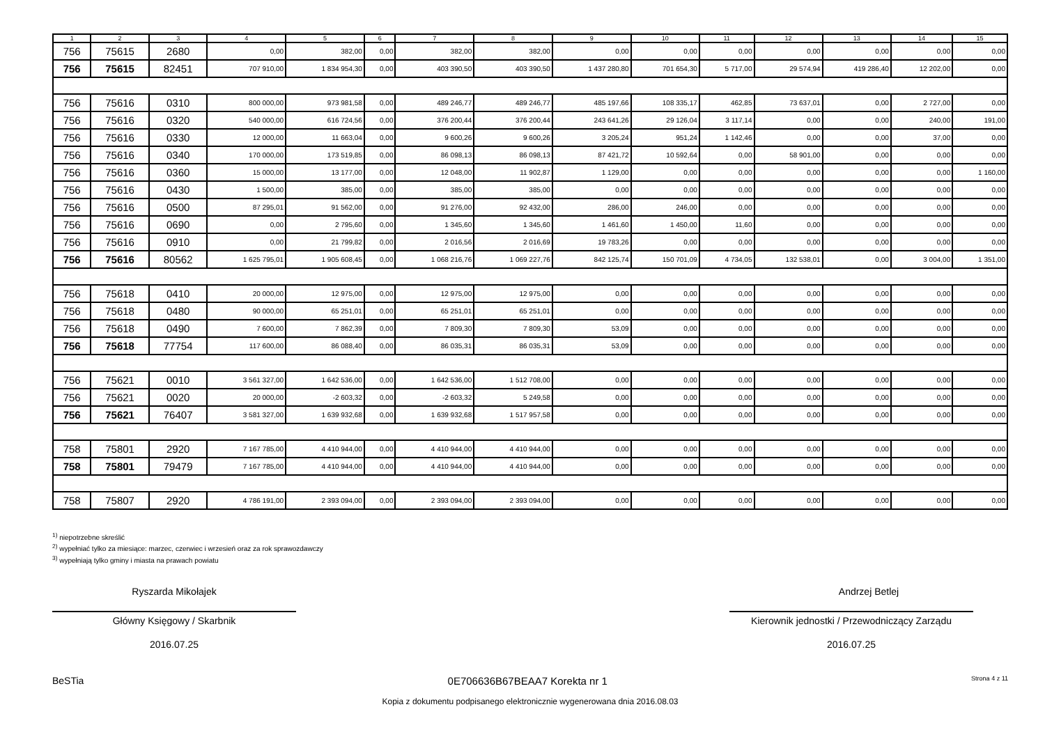| 1 | 2 | 3 | 4 | 5 | 6 | 7 | 8 | 9 | 10 | 11 | 12 | 13 | 14 | 15 |
| --- | --- | --- | --- | --- | --- | --- | --- | --- | --- | --- | --- | --- | --- | --- |
| 756 | 75615 | 2680 | 0,00 | 382,00 | 0,00 | 382,00 | 382,00 | 0,00 | 0,00 | 0,00 | 0,00 | 0,00 | 0,00 | 0,00 |
| 756 | 75615 | 82451 | 707 910,00 | 1 834 954,30 | 0,00 | 403 390,50 | 403 390,50 | 1 437 280,80 | 701 654,30 | 5 717,00 | 29 574,94 | 419 286,40 | 12 202,00 | 0,00 |
| 756 | 75616 | 0310 | 800 000,00 | 973 981,58 | 0,00 | 489 246,77 | 489 246,77 | 485 197,66 | 108 335,17 | 462,85 | 73 637,01 | 0,00 | 2 727,00 | 0,00 |
| 756 | 75616 | 0320 | 540 000,00 | 616 724,56 | 0,00 | 376 200,44 | 376 200,44 | 243 641,26 | 29 126,04 | 3 117,14 | 0,00 | 0,00 | 240,00 | 191,00 |
| 756 | 75616 | 0330 | 12 000,00 | 11 663,04 | 0,00 | 9 600,26 | 9 600,26 | 3 205,24 | 951,24 | 1 142,46 | 0,00 | 0,00 | 37,00 | 0,00 |
| 756 | 75616 | 0340 | 170 000,00 | 173 519,85 | 0,00 | 86 098,13 | 86 098,13 | 87 421,72 | 10 592,64 | 0,00 | 58 901,00 | 0,00 | 0,00 | 0,00 |
| 756 | 75616 | 0360 | 15 000,00 | 13 177,00 | 0,00 | 12 048,00 | 11 902,87 | 1 129,00 | 0,00 | 0,00 | 0,00 | 0,00 | 0,00 | 1 160,00 |
| 756 | 75616 | 0430 | 1 500,00 | 385,00 | 0,00 | 385,00 | 385,00 | 0,00 | 0,00 | 0,00 | 0,00 | 0,00 | 0,00 | 0,00 |
| 756 | 75616 | 0500 | 87 295,01 | 91 562,00 | 0,00 | 91 276,00 | 92 432,00 | 286,00 | 246,00 | 0,00 | 0,00 | 0,00 | 0,00 | 0,00 |
| 756 | 75616 | 0690 | 0,00 | 2 795,60 | 0,00 | 1 345,60 | 1 345,60 | 1 461,60 | 1 450,00 | 11,60 | 0,00 | 0,00 | 0,00 | 0,00 |
| 756 | 75616 | 0910 | 0,00 | 21 799,82 | 0,00 | 2 016,56 | 2 016,69 | 19 783,26 | 0,00 | 0,00 | 0,00 | 0,00 | 0,00 | 0,00 |
| 756 | 75616 | 80562 | 1 625 795,01 | 1 905 608,45 | 0,00 | 1 068 216,76 | 1 069 227,76 | 842 125,74 | 150 701,09 | 4 734,05 | 132 538,01 | 0,00 | 3 004,00 | 1 351,00 |
| 756 | 75618 | 0410 | 20 000,00 | 12 975,00 | 0,00 | 12 975,00 | 12 975,00 | 0,00 | 0,00 | 0,00 | 0,00 | 0,00 | 0,00 | 0,00 |
| 756 | 75618 | 0480 | 90 000,00 | 65 251,01 | 0,00 | 65 251,01 | 65 251,01 | 0,00 | 0,00 | 0,00 | 0,00 | 0,00 | 0,00 | 0,00 |
| 756 | 75618 | 0490 | 7 600,00 | 7 862,39 | 0,00 | 7 809,30 | 7 809,30 | 53,09 | 0,00 | 0,00 | 0,00 | 0,00 | 0,00 | 0,00 |
| 756 | 75618 | 77754 | 117 600,00 | 86 088,40 | 0,00 | 86 035,31 | 86 035,31 | 53,09 | 0,00 | 0,00 | 0,00 | 0,00 | 0,00 | 0,00 |
| 756 | 75621 | 0010 | 3 561 327,00 | 1 642 536,00 | 0,00 | 1 642 536,00 | 1 512 708,00 | 0,00 | 0,00 | 0,00 | 0,00 | 0,00 | 0,00 | 0,00 |
| 756 | 75621 | 0020 | 20 000,00 | -2 603,32 | 0,00 | -2 603,32 | 5 249,58 | 0,00 | 0,00 | 0,00 | 0,00 | 0,00 | 0,00 | 0,00 |
| 756 | 75621 | 76407 | 3 581 327,00 | 1 639 932,68 | 0,00 | 1 639 932,68 | 1 517 957,58 | 0,00 | 0,00 | 0,00 | 0,00 | 0,00 | 0,00 | 0,00 |
| 758 | 75801 | 2920 | 7 167 785,00 | 4 410 944,00 | 0,00 | 4 410 944,00 | 4 410 944,00 | 0,00 | 0,00 | 0,00 | 0,00 | 0,00 | 0,00 | 0,00 |
| 758 | 75801 | 79479 | 7 167 785,00 | 4 410 944,00 | 0,00 | 4 410 944,00 | 4 410 944,00 | 0,00 | 0,00 | 0,00 | 0,00 | 0,00 | 0,00 | 0,00 |
| 758 | 75807 | 2920 | 4 786 191,00 | 2 393 094,00 | 0,00 | 2 393 094,00 | 2 393 094,00 | 0,00 | 0,00 | 0,00 | 0,00 | 0,00 | 0,00 | 0,00 |
<sup>1)</sup> niepotrzebne skreślić
<sup>2)</sup> wypełniać tylko za miesiące: marzec, czerwiec i wrzesień oraz za rok sprawozdawczy
<sup>3)</sup> wypełniają tylko gminy i miasta na prawach powiatu
Ryszarda Mikołajek
Główny Księgowy / Skarbnik
2016.07.25
Andrzej Betlej
Kierownik jednostki / Przewodniczący Zarządu
2016.07.25
BeSTia 0E706636B67BEAA7 Korekta nr 1 Strona 4 z 11
Kopia z dokumentu podpisanego elektronicznie wygenerowana dnia 2016.08.03